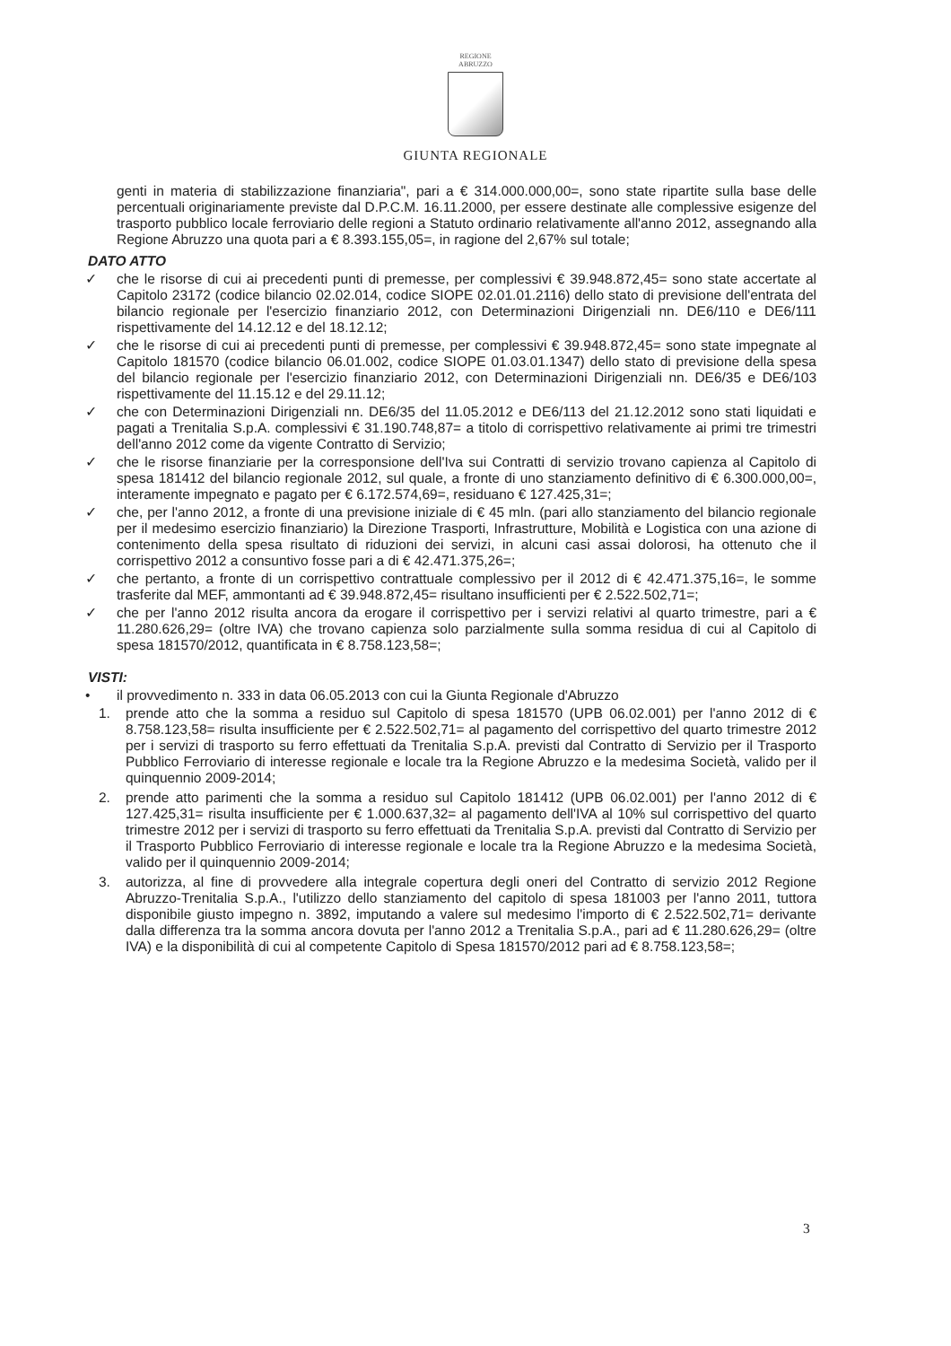REGIONE
ABRUZZO
GIUNTA REGIONALE
genti in materia di stabilizzazione finanziaria", pari a € 314.000.000,00=, sono state ripartite sulla base delle percentuali originariamente previste dal D.P.C.M. 16.11.2000, per essere destinate alle complessive esigenze del trasporto pubblico locale ferroviario delle regioni a Statuto ordinario relativamente all'anno 2012, assegnando alla Regione Abruzzo una quota pari a € 8.393.155,05=, in ragione del 2,67% sul totale;
DATO ATTO
✓ che le risorse di cui ai precedenti punti di premesse, per complessivi € 39.948.872,45= sono state accertate al Capitolo 23172 (codice bilancio 02.02.014, codice SIOPE 02.01.01.2116) dello stato di previsione dell'entrata del bilancio regionale per l'esercizio finanziario 2012, con Determinazioni Dirigenziali nn. DE6/110 e DE6/111 rispettivamente del 14.12.12 e del 18.12.12;
✓ che le risorse di cui ai precedenti punti di premesse, per complessivi € 39.948.872,45= sono state impegnate al Capitolo 181570 (codice bilancio 06.01.002, codice SIOPE 01.03.01.1347) dello stato di previsione della spesa del bilancio regionale per l'esercizio finanziario 2012, con Determinazioni Dirigenziali nn. DE6/35 e DE6/103 rispettivamente del 11.15.12 e del 29.11.12;
✓ che con Determinazioni Dirigenziali nn. DE6/35 del 11.05.2012 e DE6/113 del 21.12.2012 sono stati liquidati e pagati a Trenitalia S.p.A. complessivi € 31.190.748,87= a titolo di corrispettivo relativamente ai primi tre trimestri dell'anno 2012 come da vigente Contratto di Servizio;
✓ che le risorse finanziarie per la corresponsione dell'Iva sui Contratti di servizio trovano capienza al Capitolo di spesa 181412 del bilancio regionale 2012, sul quale, a fronte di uno stanziamento definitivo di € 6.300.000,00=, interamente impegnato e pagato per € 6.172.574,69=, residuano € 127.425,31=;
✓ che, per l'anno 2012, a fronte di una previsione iniziale di € 45 mln. (pari allo stanziamento del bilancio regionale per il medesimo esercizio finanziario) la Direzione Trasporti, Infrastrutture, Mobilità e Logistica con una azione di contenimento della spesa risultato di riduzioni dei servizi, in alcuni casi assai dolorosi, ha ottenuto che il corrispettivo 2012 a consuntivo fosse pari a di € 42.471.375,26=;
✓ che pertanto, a fronte di un corrispettivo contrattuale complessivo per il 2012 di € 42.471.375,16=, le somme trasferite dal MEF, ammontanti ad € 39.948.872,45= risultano insufficienti per € 2.522.502,71=;
✓ che per l'anno 2012 risulta ancora da erogare il corrispettivo per i servizi relativi al quarto trimestre, pari a € 11.280.626,29= (oltre IVA) che trovano capienza solo parzialmente sulla somma residua di cui al Capitolo di spesa 181570/2012, quantificata in € 8.758.123,58=;
VISTI:
• il provvedimento n. 333 in data 06.05.2013 con cui la Giunta Regionale d'Abruzzo
1. prende atto che la somma a residuo sul Capitolo di spesa 181570 (UPB 06.02.001) per l'anno 2012 di € 8.758.123,58= risulta insufficiente per € 2.522.502,71= al pagamento del corrispettivo del quarto trimestre 2012 per i servizi di trasporto su ferro effettuati da Trenitalia S.p.A. previsti dal Contratto di Servizio per il Trasporto Pubblico Ferroviario di interesse regionale e locale tra la Regione Abruzzo e la medesima Società, valido per il quinquennio 2009-2014;
2. prende atto parimenti che la somma a residuo sul Capitolo 181412 (UPB 06.02.001) per l'anno 2012 di € 127.425,31= risulta insufficiente per € 1.000.637,32= al pagamento dell'IVA al 10% sul corrispettivo del quarto trimestre 2012 per i servizi di trasporto su ferro effettuati da Trenitalia S.p.A. previsti dal Contratto di Servizio per il Trasporto Pubblico Ferroviario di interesse regionale e locale tra la Regione Abruzzo e la medesima Società, valido per il quinquennio 2009-2014;
3. autorizza, al fine di provvedere alla integrale copertura degli oneri del Contratto di servizio 2012 Regione Abruzzo-Trenitalia S.p.A., l'utilizzo dello stanziamento del capitolo di spesa 181003 per l'anno 2011, tuttora disponibile giusto impegno n. 3892, imputando a valere sul medesimo l'importo di € 2.522.502,71= derivante dalla differenza tra la somma ancora dovuta per l'anno 2012 a Trenitalia S.p.A., pari ad € 11.280.626,29= (oltre IVA) e la disponibilità di cui al competente Capitolo di Spesa 181570/2012 pari ad € 8.758.123,58=;
3